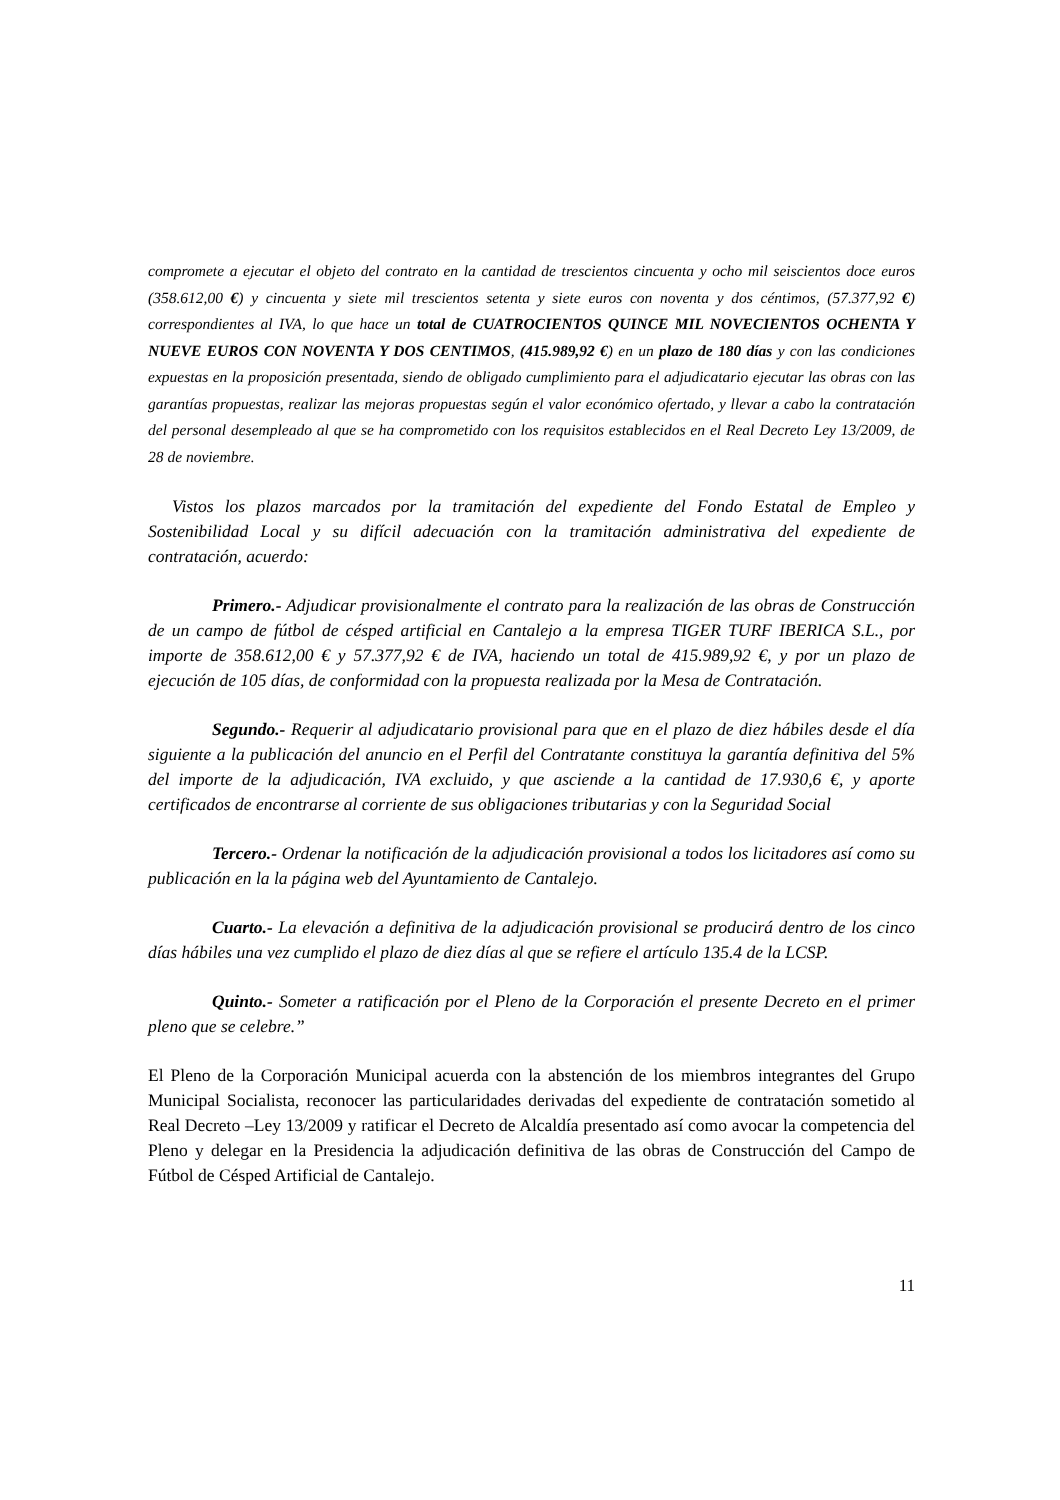compromete a ejecutar el objeto del contrato en la cantidad de trescientos cincuenta y ocho mil seiscientos doce euros (358.612,00 €) y cincuenta y siete mil trescientos setenta y siete euros con noventa y dos céntimos, (57.377,92 €) correspondientes al IVA, lo que hace un total de CUATROCIENTOS QUINCE MIL NOVECIENTOS OCHENTA Y NUEVE EUROS CON NOVENTA Y DOS CENTIMOS, (415.989,92 €) en un plazo de 180 días y con las condiciones expuestas en la proposición presentada, siendo de obligado cumplimiento para el adjudicatario ejecutar las obras con las garantías propuestas, realizar las mejoras propuestas según el valor económico ofertado, y llevar a cabo la contratación del personal desempleado al que se ha comprometido con los requisitos establecidos en el Real Decreto Ley 13/2009, de 28 de noviembre.
Vistos los plazos marcados por la tramitación del expediente del Fondo Estatal de Empleo y Sostenibilidad Local y su difícil adecuación con la tramitación administrativa del expediente de contratación, acuerdo:
Primero.- Adjudicar provisionalmente el contrato para la realización de las obras de Construcción de un campo de fútbol de césped artificial en Cantalejo a la empresa TIGER TURF IBERICA S.L., por importe de 358.612,00 € y 57.377,92 € de IVA, haciendo un total de 415.989,92 €, y por un plazo de ejecución de 105 días, de conformidad con la propuesta realizada por la Mesa de Contratación.
Segundo.- Requerir al adjudicatario provisional para que en el plazo de diez hábiles desde el día siguiente a la publicación del anuncio en el Perfil del Contratante constituya la garantía definitiva del 5% del importe de la adjudicación, IVA excluido, y que asciende a la cantidad de 17.930,6 €, y aporte certificados de encontrarse al corriente de sus obligaciones tributarias y con la Seguridad Social
Tercero.- Ordenar la notificación de la adjudicación provisional a todos los licitadores así como su publicación en la la página web del Ayuntamiento de Cantalejo.
Cuarto.- La elevación a definitiva de la adjudicación provisional se producirá dentro de los cinco días hábiles una vez cumplido el plazo de diez días al que se refiere el artículo 135.4 de la LCSP.
Quinto.- Someter a ratificación por el Pleno de la Corporación el presente Decreto en el primer pleno que se celebre.”
El Pleno de la Corporación Municipal acuerda con la abstención de los miembros integrantes del Grupo Municipal Socialista, reconocer las particularidades derivadas del expediente de contratación sometido al Real Decreto –Ley 13/2009 y ratificar el Decreto de Alcaldía presentado así como avocar la competencia del Pleno y delegar en la Presidencia la adjudicación definitiva de las obras de Construcción del Campo de Fútbol de Césped Artificial de Cantalejo.
11